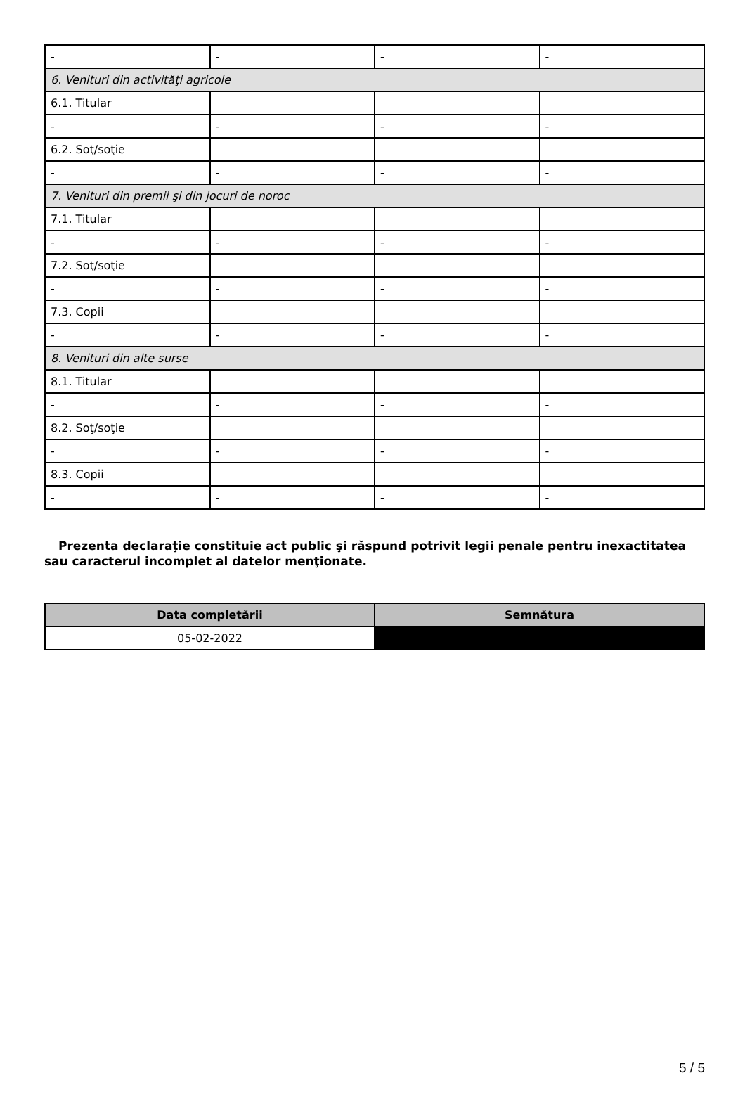| - | - | - | - |
| 6. Venituri din activităţi agricole | | | |
| 6.1. Titular | | | |
| - | - | - | - |
| 6.2. Soţ/soţie | | | |
| - | - | - | - |
| 7. Venituri din premii şi din jocuri de noroc | | | |
| 7.1. Titular | | | |
| - | - | - | - |
| 7.2. Soţ/soţie | | | |
| - | - | - | - |
| 7.3. Copii | | | |
| - | - | - | - |
| 8. Venituri din alte surse | | | |
| 8.1. Titular | | | |
| - | - | - | - |
| 8.2. Soţ/soţie | | | |
| - | - | - | - |
| 8.3. Copii | | | |
| - | - | - | - |
Prezenta declaraţie constituie act public şi răspund potrivit legii penale pentru inexactitatea sau caracterul incomplet al datelor menţionate.
| Data completării | Semnătura |
| --- | --- |
| 05-02-2022 | |
5 / 5